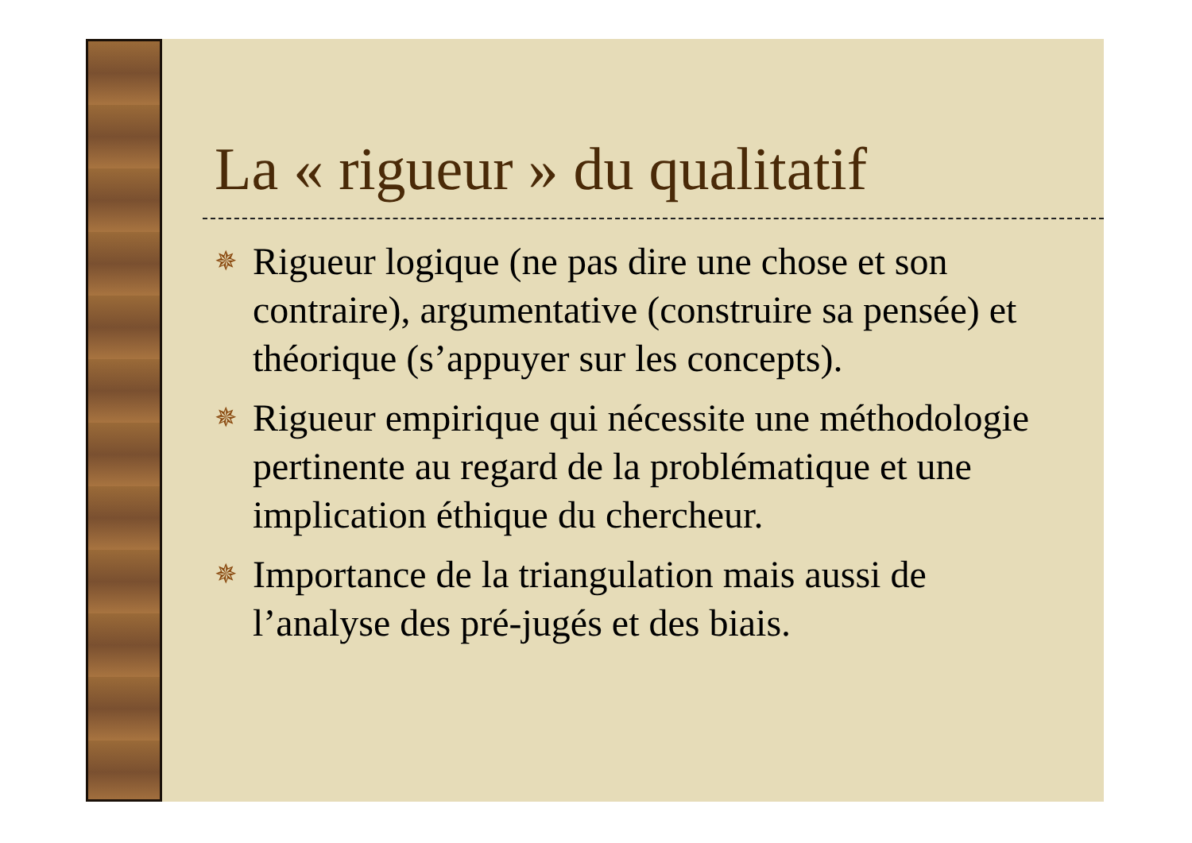La « rigueur » du qualitatif
✵ Rigueur logique (ne pas dire une chose et son contraire), argumentative (construire sa pensée) et théorique (s’appuyer sur les concepts).
✵ Rigueur empirique qui nécessite une méthodologie pertinente au regard de la problématique et une implication éthique du chercheur.
✵ Importance de la triangulation mais aussi de l’analyse des pré-jugés et des biais.